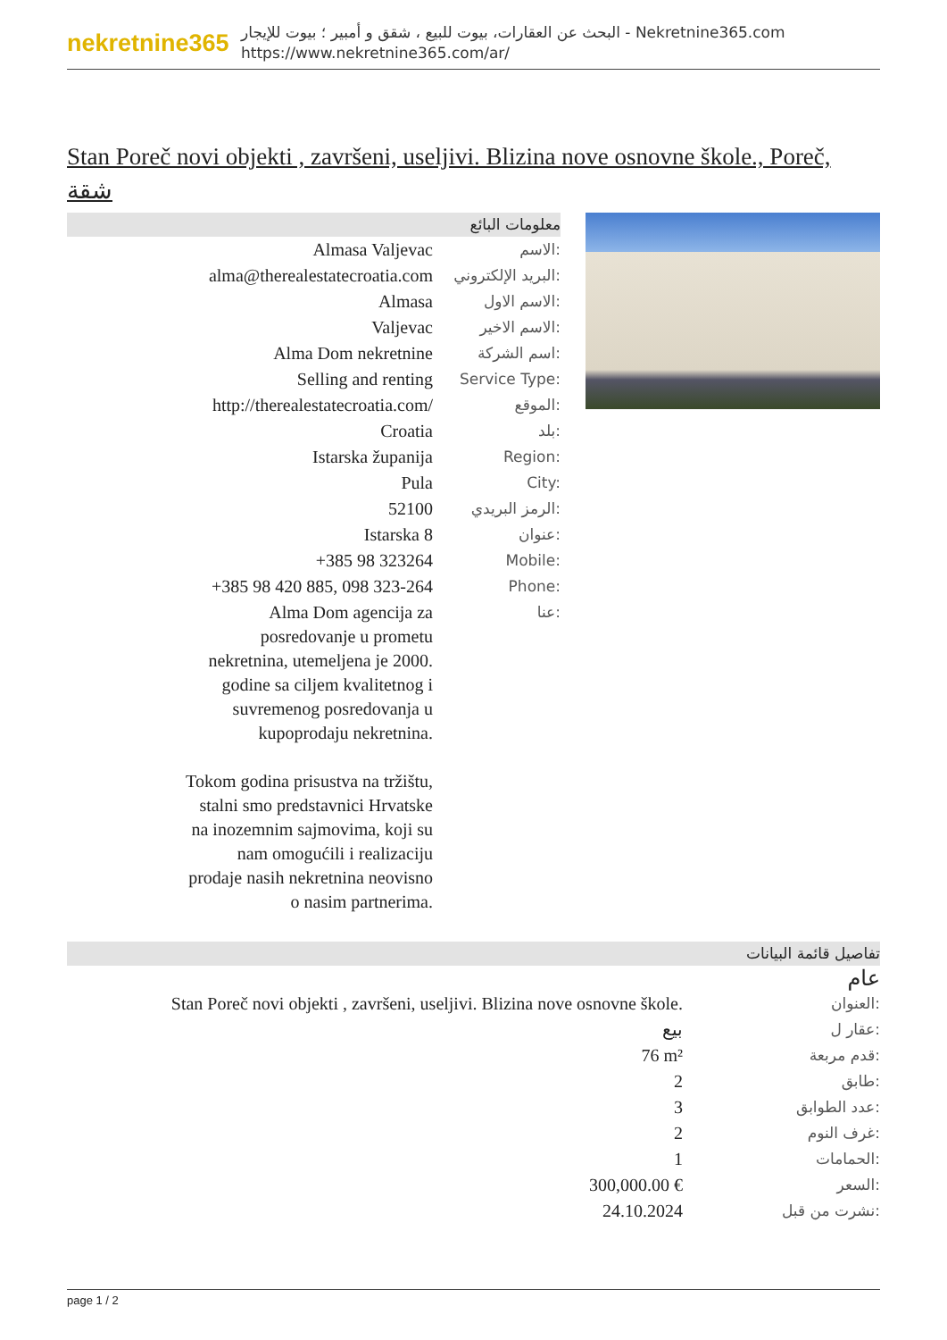nekretnine365
البحث عن العقارات، بيوت للبيع ، شقق و أمبير ؛ بيوت للإيجار - Nekretnine365.com
https://www.nekretnine365.com/ar/
Stan Poreč novi objekti , završeni, useljivi. Blizina nove osnovne škole., Poreč, شقة
معلومات البائع
| Almasa Valjevac | الاسم: |
| alma@therealestatecroatia.com | البريد الإلكتروني: |
| Almasa | الاسم الاول: |
| Valjevac | الاسم الاخير: |
| Alma Dom nekretnine | اسم الشركة: |
| Selling and renting | Service Type: |
| http://therealestatecroatia.com/ | الموقع: |
| Croatia | بلد: |
| Istarska županija | Region: |
| Pula | City: |
| 52100 | الرمز البريدي: |
| Istarska 8 | عنوان: |
| +385 98 323264 | Mobile: |
| +385 98 420 885, 098 323-264 | Phone: |
| Alma Dom agencija za posredovanje u prometu nekretnina, utemeljena je 2000. godine sa ciljem kvalitetnog i suvremenog posredovanja u kupoprodaju nekretnina. Tokom godina prisustva na tržištu, stalni smo predstavnici Hrvatske na inozemnim sajmovima, koji su nam omogućili i realizaciju prodaje nasih nekretnina neovisno o nasim partnerima. | عنا: |
تفاصيل قائمة البيانات
عام
| Stan Poreč novi objekti , završeni, useljivi. Blizina nove osnovne škole. | العنوان: |
| بيع | عقار ل: |
| 76 m² | قدم مربعة: |
| 2 | طابق: |
| 3 | عدد الطوابق: |
| 2 | غرف النوم: |
| 1 | الحمامات: |
| 300,000.00 € | السعر: |
| 24.10.2024 | نشرت من قبل: |
page 1 / 2